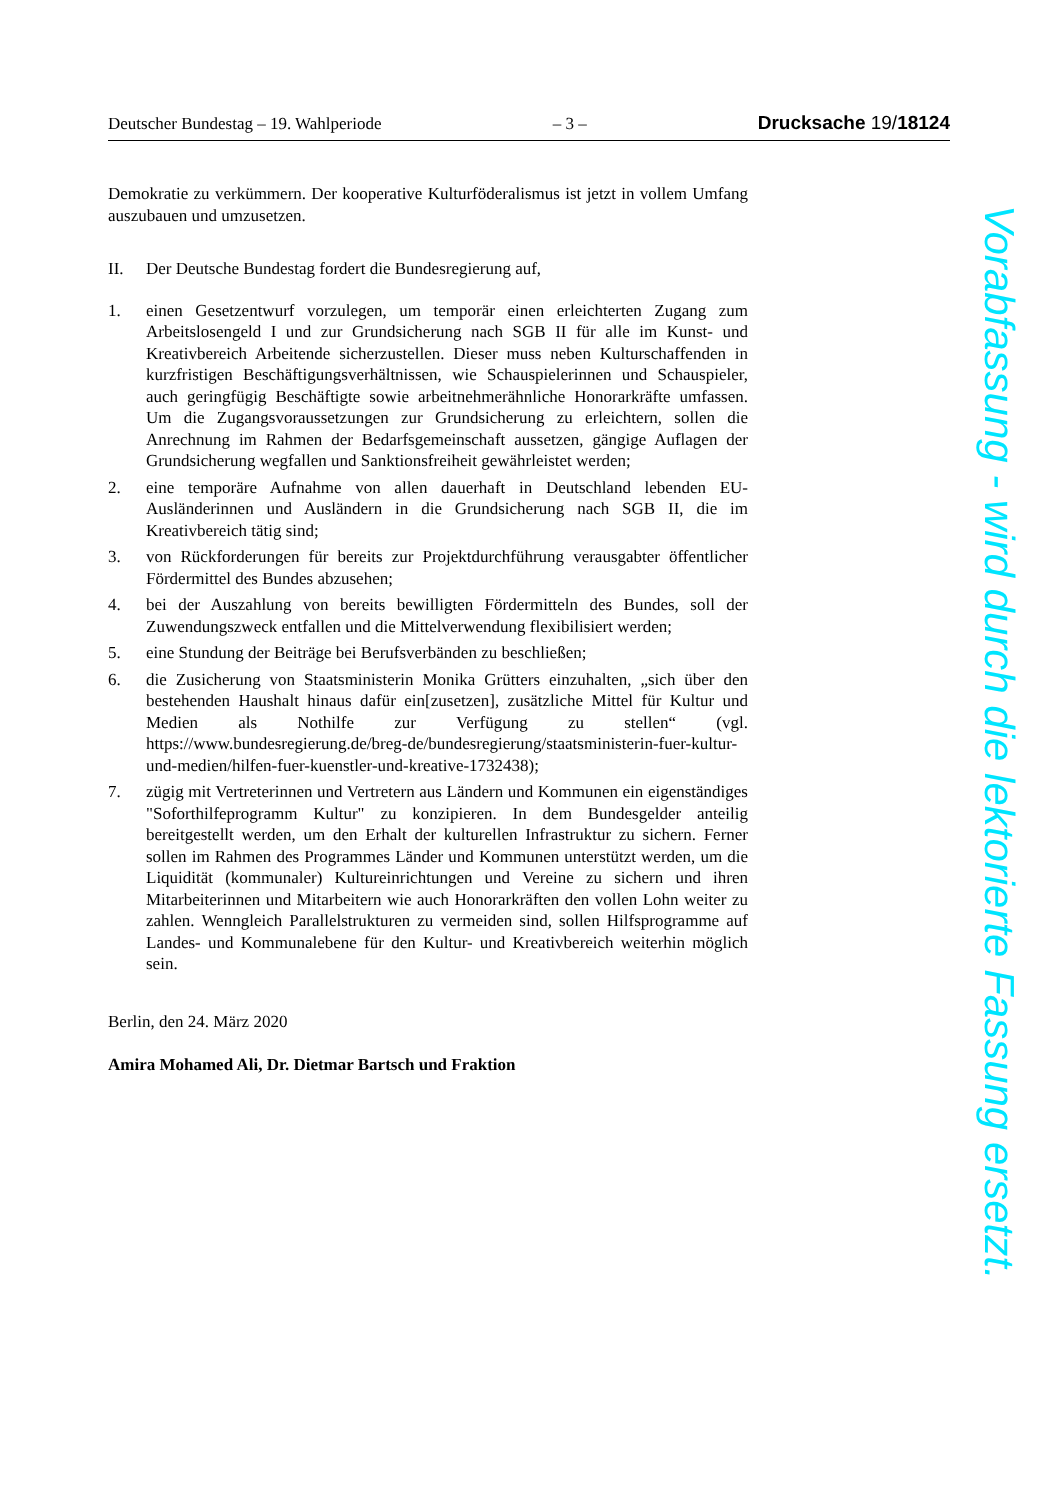Deutscher Bundestag – 19. Wahlperiode – 3 – Drucksache 19/18124
Demokratie zu verkümmern. Der kooperative Kulturföderalismus ist jetzt in vollem Umfang auszubauen und umzusetzen.
II. Der Deutsche Bundestag fordert die Bundesregierung auf,
1. einen Gesetzentwurf vorzulegen, um temporär einen erleichterten Zugang zum Arbeitslosengeld I und zur Grundsicherung nach SGB II für alle im Kunst- und Kreativbereich Arbeitende sicherzustellen. Dieser muss neben Kulturschaffenden in kurzfristigen Beschäftigungsverhältnissen, wie Schauspielerinnen und Schauspieler, auch geringfügig Beschäftigte sowie arbeitnehmerähnliche Honorarkräfte umfassen. Um die Zugangsvoraussetzungen zur Grundsicherung zu erleichtern, sollen die Anrechnung im Rahmen der Bedarfsgemeinschaft aussetzen, gängige Auflagen der Grundsicherung wegfallen und Sanktionsfreiheit gewährleistet werden;
2. eine temporäre Aufnahme von allen dauerhaft in Deutschland lebenden EU-Ausländerinnen und Ausländern in die Grundsicherung nach SGB II, die im Kreativbereich tätig sind;
3. von Rückforderungen für bereits zur Projektdurchführung verausgabter öffentlicher Fördermittel des Bundes abzusehen;
4. bei der Auszahlung von bereits bewilligten Fördermitteln des Bundes, soll der Zuwendungszweck entfallen und die Mittelverwendung flexibilisiert werden;
5. eine Stundung der Beiträge bei Berufsverbänden zu beschließen;
6. die Zusicherung von Staatsministerin Monika Grütters einzuhalten, „sich über den bestehenden Haushalt hinaus dafür ein[zusetzen], zusätzliche Mittel für Kultur und Medien als Nothilfe zur Verfügung zu stellen“ (vgl. https://www.bundesregierung.de/breg-de/bundesregierung/staatsministerin-fuer-kultur-und-medien/hilfen-fuer-kuenstler-und-kreative-1732438);
7. zügig mit Vertreterinnen und Vertretern aus Ländern und Kommunen ein eigenständiges "Soforthilfeprogramm Kultur" zu konzipieren. In dem Bundesgelder anteilig bereitgestellt werden, um den Erhalt der kulturellen Infrastruktur zu sichern. Ferner sollen im Rahmen des Programmes Länder und Kommunen unterstützt werden, um die Liquidität (kommunaler) Kultureinrichtungen und Vereine zu sichern und ihren Mitarbeiterinnen und Mitarbeitern wie auch Honorarkräften den vollen Lohn weiter zu zahlen. Wenngleich Parallelstrukturen zu vermeiden sind, sollen Hilfsprogramme auf Landes- und Kommunalebene für den Kultur- und Kreativbereich weiterhin möglich sein.
Berlin, den 24. März 2020
Amira Mohamed Ali, Dr. Dietmar Bartsch und Fraktion
Vorabfassung - wird durch die lektorierte Fassung ersetzt.